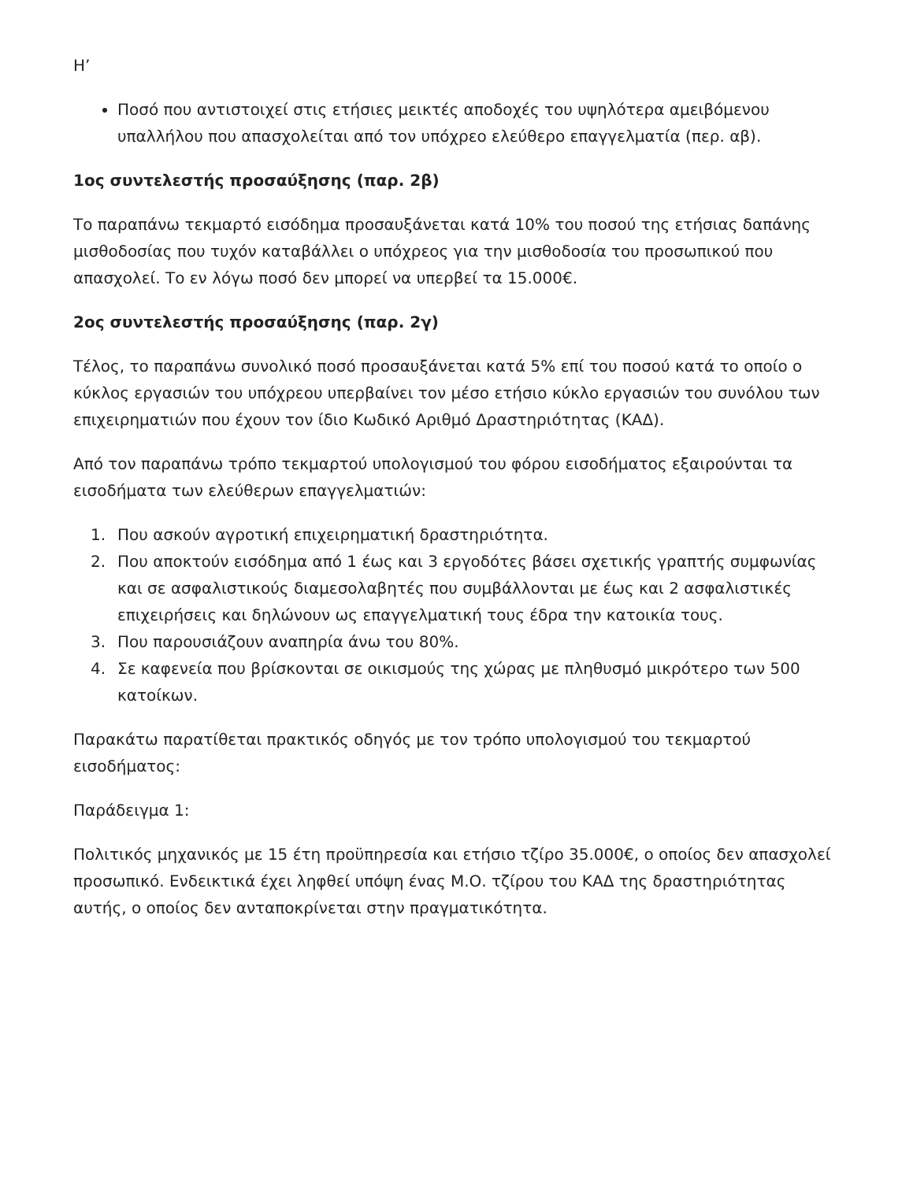Η’
Ποσό που αντιστοιχεί στις ετήσιες μεικτές αποδοχές του υψηλότερα αμειβόμενου υπαλλήλου που απασχολείται από τον υπόχρεο ελεύθερο επαγγελματία (περ. αβ).
1ος συντελεστής προσαύξησης (παρ. 2β)
Το παραπάνω τεκμαρτό εισόδημα προσαυξάνεται κατά 10% του ποσού της ετήσιας δαπάνης μισθοδοσίας που τυχόν καταβάλλει ο υπόχρεος για την μισθοδοσία του προσωπικού που απασχολεί. Το εν λόγω ποσό δεν μπορεί να υπερβεί τα 15.000€.
2ος συντελεστής προσαύξησης (παρ. 2γ)
Τέλος, το παραπάνω συνολικό ποσό προσαυξάνεται κατά 5% επί του ποσού κατά το οποίο ο κύκλος εργασιών του υπόχρεου υπερβαίνει τον μέσο ετήσιο κύκλο εργασιών του συνόλου των επιχειρηματιών που έχουν τον ίδιο Κωδικό Αριθμό Δραστηριότητας (ΚΑΔ).
Από τον παραπάνω τρόπο τεκμαρτού υπολογισμού του φόρου εισοδήματος εξαιρούνται τα εισοδήματα των ελεύθερων επαγγελματιών:
1. Που ασκούν αγροτική επιχειρηματική δραστηριότητα.
2. Που αποκτούν εισόδημα από 1 έως και 3 εργοδότες βάσει σχετικής γραπτής συμφωνίας και σε ασφαλιστικούς διαμεσολαβητές που συμβάλλονται με έως και 2 ασφαλιστικές επιχειρήσεις και δηλώνουν ως επαγγελματική τους έδρα την κατοικία τους.
3. Που παρουσιάζουν αναπηρία άνω του 80%.
4. Σε καφενεία που βρίσκονται σε οικισμούς της χώρας με πληθυσμό μικρότερο των 500 κατοίκων.
Παρακάτω παρατίθεται πρακτικός οδηγός με τον τρόπο υπολογισμού του τεκμαρτού εισοδήματος:
Παράδειγμα 1:
Πολιτικός μηχανικός με 15 έτη προϋπηρεσία και ετήσιο τζίρο 35.000€, ο οποίος δεν απασχολεί προσωπικό. Ενδεικτικά έχει ληφθεί υπόψη ένας Μ.Ο. τζίρου του ΚΑΔ της δραστηριότητας αυτής, ο οποίος δεν ανταποκρίνεται στην πραγματικότητα.